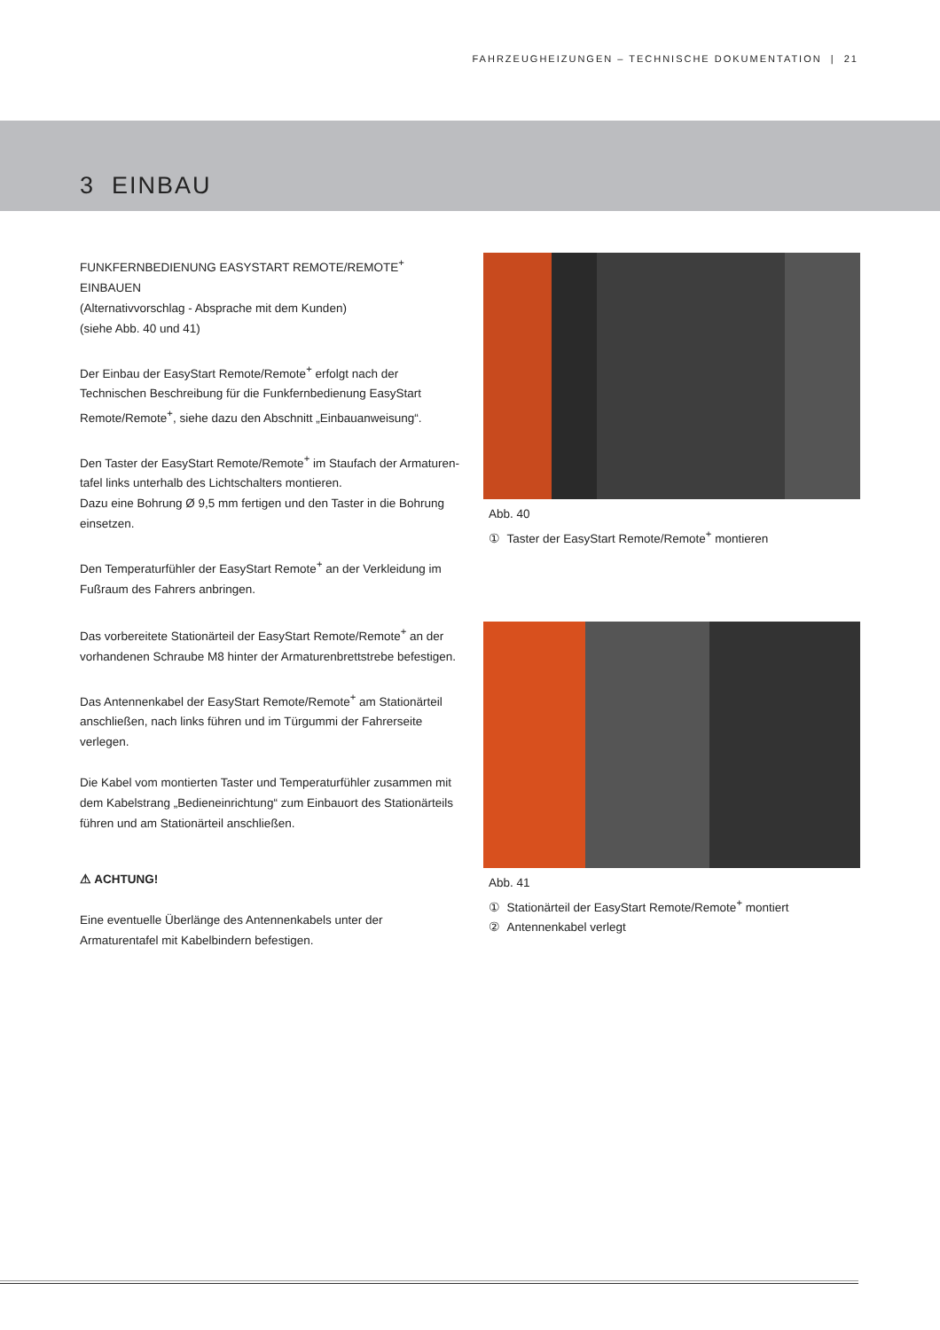FAHRZEUGHEIZUNGEN – TECHNISCHE DOKUMENTATION | 21
3 EINBAU
FUNKFERNBEDIENUNG EASYSTART REMOTE/REMOTE<sup>+</sup> EINBAUEN
(Alternativvorschlag - Absprache mit dem Kunden)
(siehe Abb. 40 und 41)
Der Einbau der EasyStart Remote/Remote<sup>+</sup> erfolgt nach der Technischen Beschreibung für die Funkfernbedienung EasyStart Remote/Remote<sup>+</sup>, siehe dazu den Abschnitt „Einbauanweisung“.
Den Taster der EasyStart Remote/Remote<sup>+</sup> im Staufach der Armaturen-tafel links unterhalb des Lichtschalters montieren.
Dazu eine Bohrung Ø 9,5 mm fertigen und den Taster in die Bohrung einsetzen.
Den Temperaturfühler der EasyStart Remote<sup>+</sup> an der Verkleidung im Fußraum des Fahrers anbringen.
Abb. 40
① Taster der EasyStart Remote/Remote<sup>+</sup> montieren
Das vorbereitete Stationärteil der EasyStart Remote/Remote<sup>+</sup> an der vorhandenen Schraube M8 hinter der Armaturenbrettstrebe befestigen.
Das Antennenkabel der EasyStart Remote/Remote<sup>+</sup> am Stationärteil anschließen, nach links führen und im Türgummi der Fahrerseite verlegen.
Die Kabel vom montierten Taster und Temperaturfühler zusammen mit dem Kabelstrang „Bedieneinrichtung“ zum Einbauort des Stationärteils führen und am Stationärteil anschließen.
⚠ ACHTUNG!
Eine eventuelle Überlänge des Antennenkabels unter der Armaturentafel mit Kabelbindern befestigen.
Abb. 41
① Stationärteil der EasyStart Remote/Remote<sup>+</sup> montiert
② Antennenkabel verlegt